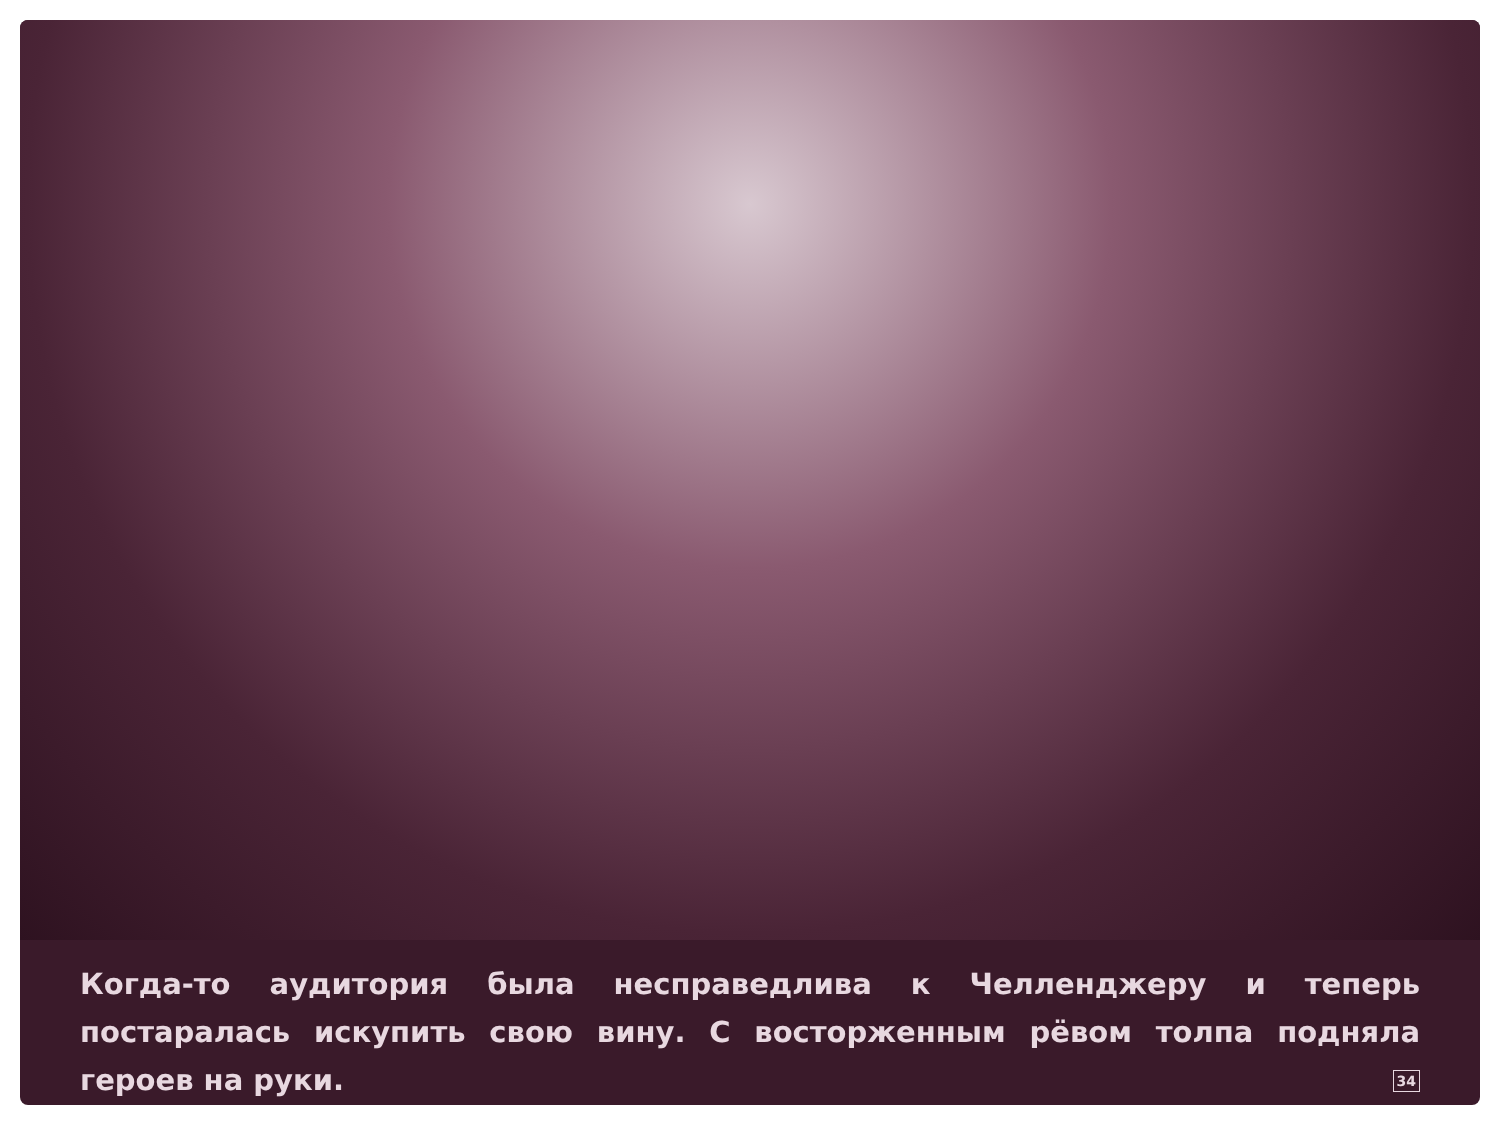Когда-то аудитория была несправедлива к Челленджеру и теперь постаралась искупить свою вину. С восторженным рёвом толпа подняла героев на руки. 34